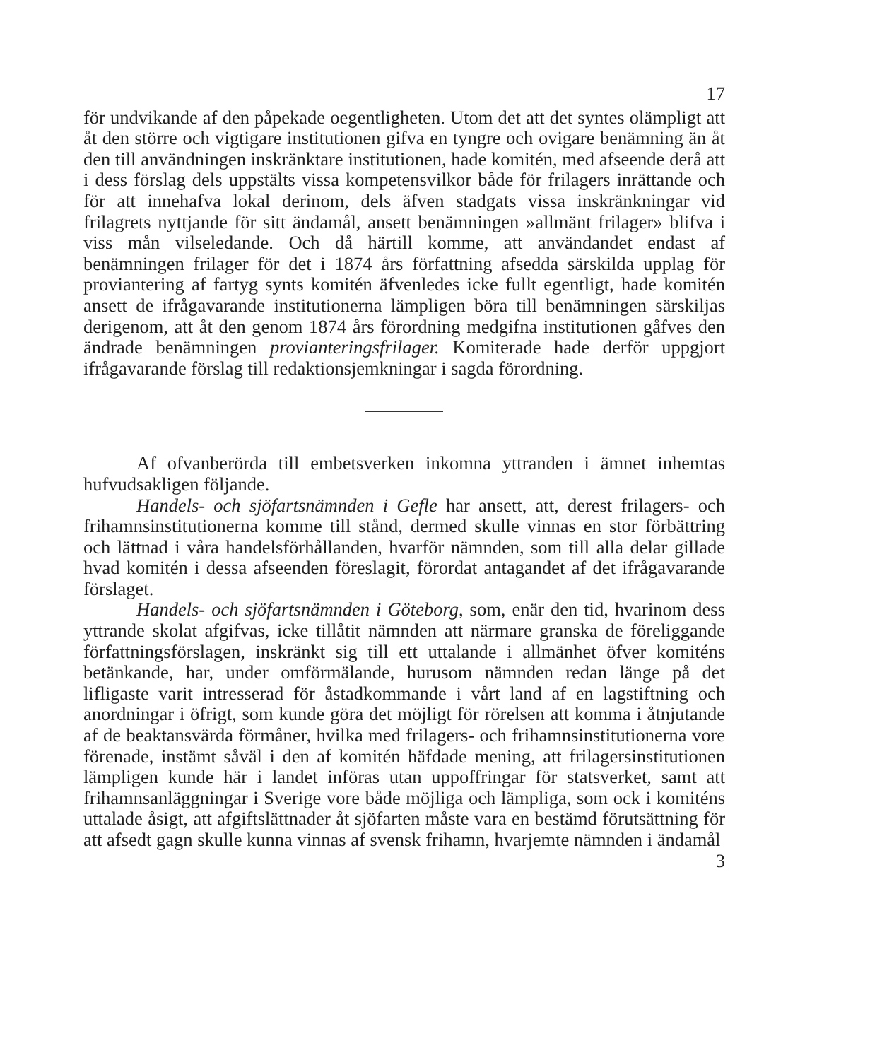17
för undvikande af den påpekade oegentligheten. Utom det att det syntes olämpligt att åt den större och vigtigare institutionen gifva en tyngre och ovigare benämning än åt den till användningen inskränktare institutionen, hade komitén, med afseende derå att i dess förslag dels uppstälts vissa kompetensvilkor både för frilagers inrättande och för att innehafva lokal derinom, dels äfven stadgats vissa inskränkningar vid frilagrets nyttjande för sitt ändamål, ansett benämningen »allmänt frilager» blifva i viss mån vilseledande. Och då härtill komme, att användandet endast af benämningen frilager för det i 1874 års författning afsedda särskilda upplag för proviantering af fartyg synts komitén äfvenledes icke fullt egentligt, hade komitén ansett de ifrågavarande institutionerna lämpligen böra till benämningen särskiljas derigenom, att åt den genom 1874 års förordning medgifna institutionen gåfves den ändrade benämningen provianteringsfrilager. Komiterade hade derför uppgjort ifrågavarande förslag till redaktionsjemkningar i sagda förordning.
Af ofvanberörda till embetsverken inkomna yttranden i ämnet inhemtas hufvudsakligen följande.
Handels- och sjöfartsnämnden i Gefle har ansett, att, derest frilagers- och frihamnsinstitutionerna komme till stånd, dermed skulle vinnas en stor förbättring och lättnad i våra handelsförhållanden, hvarför nämnden, som till alla delar gillade hvad komitén i dessa afseenden föreslagit, förordat antagandet af det ifrågavarande förslaget.
Handels- och sjöfartsnämnden i Göteborg, som, enär den tid, hvarinom dess yttrande skolat afgifvas, icke tillåtit nämnden att närmare granska de föreliggande författningsförslagen, inskränkt sig till ett uttalande i allmänhet öfver komiténs betänkande, har, under omförmälande, hurusom nämnden redan länge på det lifligaste varit intresserad för åstadkommande i vårt land af en lagstiftning och anordningar i öfrigt, som kunde göra det möjligt för rörelsen att komma i åtnjutande af de beaktansvärda förmåner, hvilka med frilagers- och frihamnsinstitutionerna vore förenade, instämt såväl i den af komitén häfdade mening, att frilagersinstitutionen lämpligen kunde här i landet införas utan uppoffringar för statsverket, samt att frihamnsanläggningar i Sverige vore både möjliga och lämpliga, som ock i komiténs uttalade åsigt, att afgiftslättnader åt sjöfarten måste vara en bestämd förutsättning för att afsedt gagn skulle kunna vinnas af svensk frihamn, hvarjemte nämnden i ändamål
3